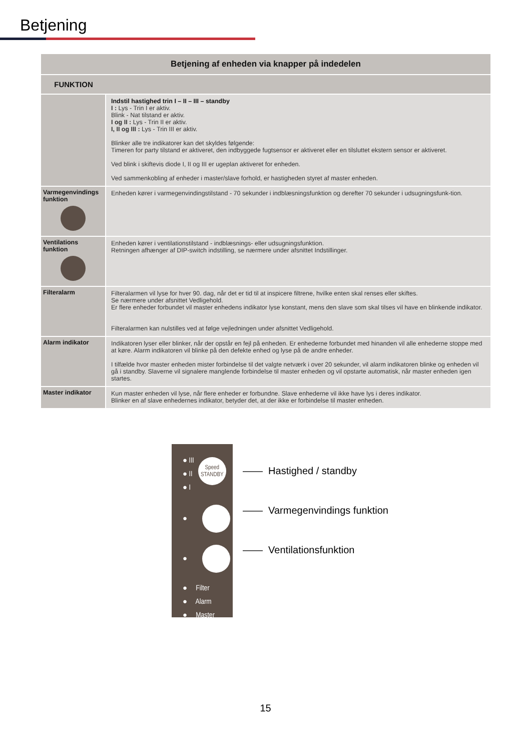Betjening
| Betjening af enheden via knapper på indedelen | |
| --- | --- |
| FUNKTION | |
| | Indstil hastighed trin I – II – III – standby I : Lys - Trin I er aktiv. Blink - Nat tilstand er aktiv. I og II : Lys - Trin II er aktiv. I, II og III : Lys - Trin III er aktiv. Blinker alle tre indikatorer kan det skyldes følgende: Timeren for party tilstand er aktiveret, den indbyggede fugtsensor er aktiveret eller en tilsluttet ekstern sensor er aktiveret. Ved blink i skiftevis diode I, II og III er ugeplan aktiveret for enheden. Ved sammenkobling af enheder i master/slave forhold, er hastigheden styret af master enheden. |
| Varmegenvindings funktion | Enheden kører i varmegenvindingstilstand - 70 sekunder i indblæsningsfunktion og derefter 70 sekunder i udsugningsfunk-tion. |
| Ventilations funktion | Enheden kører i ventilationstilstand - indblæsnings- eller udsugningsfunktion. Retningen afhænger af DIP-switch indstilling, se nærmere under afsnittet Indstillinger. |
| Filteralarm | Filteralarmen vil lyse for hver 90. dag, når det er tid til at inspicere filtrene, hvilke enten skal renses eller skiftes. Se nærmere under afsnittet Vedligehold. Er flere enheder forbundet vil master enhedens indikator lyse konstant, mens den slave som skal tilses vil have en blinkende indikator. Filteralarmen kan nulstilles ved at følge vejledningen under afsnittet Vedligehold. |
| Alarm indikator | Indikatoren lyser eller blinker, når der opstår en fejl på enheden. Er enhederne forbundet med hinanden vil alle enhederne stoppe med at køre. Alarm indikatoren vil blinke på den defekte enhed og lyse på de andre enheder. I tilfælde hvor master enheden mister forbindelse til det valgte netværk i over 20 sekunder, vil alarm indikatoren blinke og enheden vil gå i standby. Slaverne vil signalere manglende forbindelse til master enheden og vil opstarte automatisk, når master enheden igen startes. |
| Master indikator | Kun master enheden vil lyse, når flere enheder er forbundne. Slave enhederne vil ikke have lys i deres indikator. Blinker en af slave enhedernes indikator, betyder det, at der ikke er forbindelse til master enheden. |
● III
● II
● I
Speed
STANDBY
●
●
● Filter
● Alarm
● Master
—— Hastighed / standby
—— Varmegenvindings funktion
—— Ventilationsfunktion
15